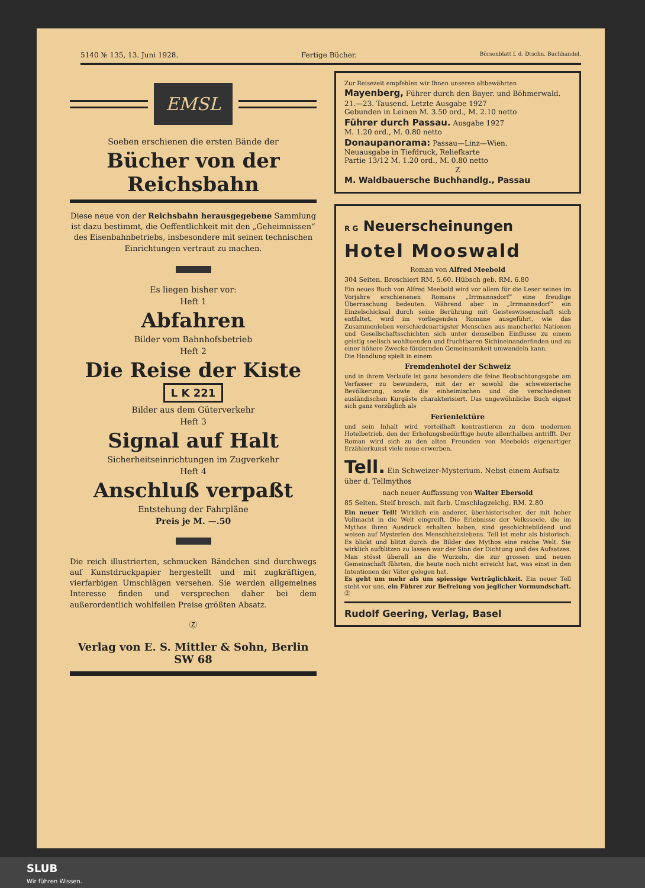5140 № 135, 13. Juni 1928. Fertige Bücher. Börsenblatt f. d. Dtschn. Buchhandel.
EMSL
Soeben erschienen die ersten Bände der
Bücher von der Reichsbahn
Diese neue von der Reichsbahn herausgegebene Sammlung ist dazu bestimmt, die Oeffentlichkeit mit den „Geheimnissen“ des Eisenbahnbetriebs, insbesondere mit seinen technischen Einrichtungen vertraut zu machen.
Es liegen bisher vor:
Heft 1
Abfahren
Bilder vom Bahnhofsbetrieb
Heft 2
Die Reise der Kiste
L K 221
Bilder aus dem Güterverkehr
Heft 3
Signal auf Halt
Sicherheitseinrichtungen im Zugverkehr
Heft 4
Anschluß verpaßt
Entstehung der Fahrpläne
Preis je M. —.50
Die reich illustrierten, schmucken Bändchen sind durchwegs auf Kunstdruckpapier hergestellt und mit zugkräftigen, vierfarbigen Umschlägen versehen. Sie werden allgemeines Interesse finden und versprechen daher bei dem außerordentlich wohlfeilen Preise größten Absatz.
Ⓩ
Verlag von E. S. Mittler & Sohn, Berlin SW 68
Zur Reisezeit empfehlen wir Ihnen unseren altbewährten
Mayenberg, Führer durch den Bayer. und Böhmerwald.
21.—23. Tausend. Letzte Ausgabe 1927
Gebunden in Leinen M. 3.50 ord., M. 2.10 netto
Führer durch Passau. Ausgabe 1927
M. 1.20 ord., M. 0.80 netto
Donaupanorama: Passau—Linz—Wien.
Neuausgabe in Tiefdruck, Reliefkarte
Partie 13/12 M. 1.20 ord., M. 0.80 netto
Z
M. Waldbauersche Buchhandlg., Passau
R G Neuerscheinungen
Hotel Mooswald
Roman von Alfred Meebold
304 Seiten. Broschiert RM. 5.60. Hübsch geb. RM. 6.80
Ein neues Buch von Alfred Meebold wird vor allem für die Leser seines im Vorjahre erschienenen Romans „Irrmannsdorf“ eine freudige Überraschung bedeuten. Während aber in „Irrmannsdorf“ ein Einzelschicksal durch seine Berührung mit Geisteswissenschaft sich entfaltet, wird im vorliegenden Romane ausgeführt, wie das Zusammenleben verschiedenartigster Menschen aus mancherlei Nationen und Gesellschaftsschichten sich unter demselben Einflusse zu einem geistig seelisch wohltuenden und fruchtbaren Sichineinanderfinden und zu einer höhere Zwecke fördernden Gemeinsamkeit umwandeln kann.
Die Handlung spielt in einem
Fremdenhotel der Schweiz
und in ihrem Verlaufe ist ganz besonders die feine Beobachtungsgabe am Verfasser zu bewundern, mit der er sowohl die schweizerische Bevölkerung, sowie die einheimischen und die verschiedenen ausländischen Kurgäste charakterisiert. Das ungewöhnliche Buch eignet sich ganz vorzüglich als
Ferienlektüre
und sein Inhalt wird vorteilhaft kontrastieren zu dem modernen Hotelbetrieb, den der Erholungsbedürftige heute allenthalben antrifft. Der Roman wird sich zu den alten Freunden von Meebolds eigenartiger Erzählerkunst viele neue erwerben.
Tell. Ein Schweizer-Mysterium. Nebst einem Aufsatz über d. Tellmythos
nach neuer Auffassung von Walter Ebersold
85 Seiten. Steif brosch. mit farb. Umschlagzeichg. RM. 2.80
Ein neuer Tell! Wirklich ein anderer, überhistorischer, der mit hoher Vollmacht in die Welt eingreift. Die Erlebnisse der Volksseele, die im Mythos ihren Ausdruck erhalten haben, sind geschichtebildend und weisen auf Mysterien des Menschheitslebens. Tell ist mehr als historisch. Es blickt und blitzt durch die Bilder des Mythos eine reiche Welt. Sie wirklich aufblitzen zu lassen war der Sinn der Dichtung und des Aufsatzes. Man stösst überall an die Wurzeln, die zur grossen und neuen Gemeinschaft führten, die heute noch nicht erreicht hat, was einst in den Intentionen der Väter gelegen hat.
Es geht um mehr als um spiessige Verträglichkeit. Ein neuer Tell steht vor uns, ein Führer zur Befreiung von jeglicher Vormundschaft. Ⓩ
Rudolf Geering, Verlag, Basel
SLUB
Wir führen Wissen.